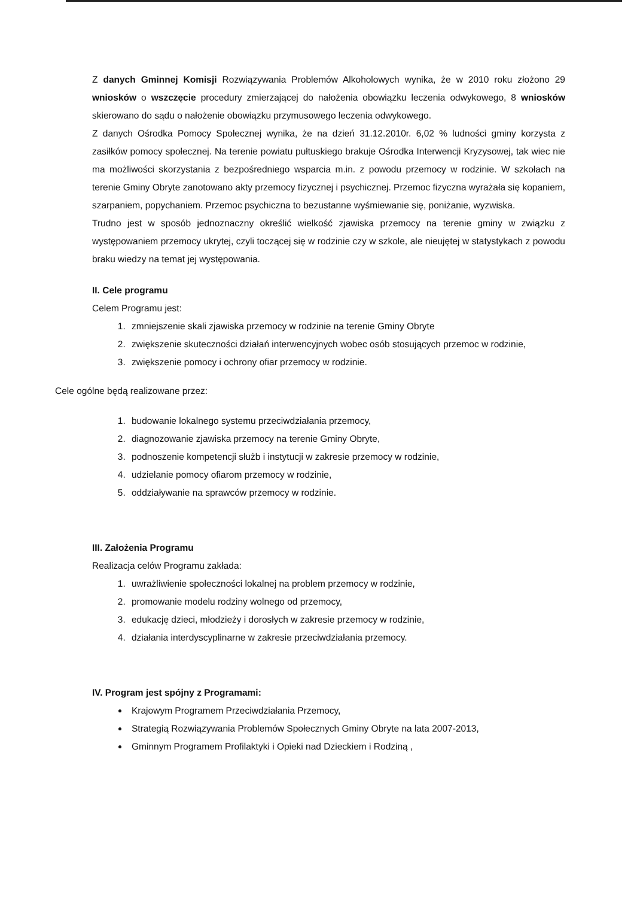Z danych Gminnej Komisji Rozwiązywania Problemów Alkoholowych wynika, że w 2010 roku złożono 29 wniosków o wszczęcie procedury zmierzającej do nałożenia obowiązku leczenia odwykowego, 8 wniosków skierowano do sądu o nałożenie obowiązku przymusowego leczenia odwykowego.
Z danych Ośrodka Pomocy Społecznej wynika, że na dzień 31.12.2010r. 6,02 % ludności gminy korzysta z zasiłków pomocy społecznej. Na terenie powiatu pułtuskiego brakuje Ośrodka Interwencji Kryzysowej, tak wiec nie ma możliwości skorzystania z bezpośredniego wsparcia m.in. z powodu przemocy w rodzinie. W szkołach na terenie Gminy Obryte zanotowano akty przemocy fizycznej i psychicznej. Przemoc fizyczna wyrażała się kopaniem, szarpaniem, popychaniem. Przemoc psychiczna to bezustanne wyśmiewanie się, poniżanie, wyzwiska.
Trudno jest w sposób jednoznaczny określić wielkość zjawiska przemocy na terenie gminy w związku z występowaniem przemocy ukrytej, czyli toczącej się w rodzinie czy w szkole, ale nieujętej w statystykach z powodu braku wiedzy na temat jej występowania.
II. Cele programu
Celem Programu jest:
1. zmniejszenie skali zjawiska przemocy w rodzinie na terenie Gminy Obryte
2. zwiększenie skuteczności działań interwencyjnych wobec osób stosujących przemoc w rodzinie,
3. zwiększenie pomocy i ochrony ofiar przemocy w rodzinie.
Cele ogólne będą realizowane przez:
1. budowanie lokalnego systemu przeciwdziałania przemocy,
2. diagnozowanie zjawiska przemocy na terenie Gminy Obryte,
3. podnoszenie kompetencji służb i instytucji w zakresie przemocy w rodzinie,
4. udzielanie pomocy ofiarom przemocy w rodzinie,
5. oddziaływanie na sprawców przemocy w rodzinie.
III. Założenia Programu
Realizacja celów Programu zakłada:
1. uwrażliwienie społeczności lokalnej na problem przemocy w rodzinie,
2. promowanie modelu rodziny wolnego od przemocy,
3. edukację dzieci, młodzieży i dorosłych w zakresie przemocy w rodzinie,
4. działania interdyscyplinarne w zakresie przeciwdziałania przemocy.
IV. Program jest spójny z Programami:
Krajowym Programem Przeciwdziałania Przemocy,
Strategią Rozwiązywania Problemów Społecznych Gminy Obryte na lata 2007-2013,
Gminnym Programem Profilaktyki i Opieki nad Dzieckiem i Rodziną ,